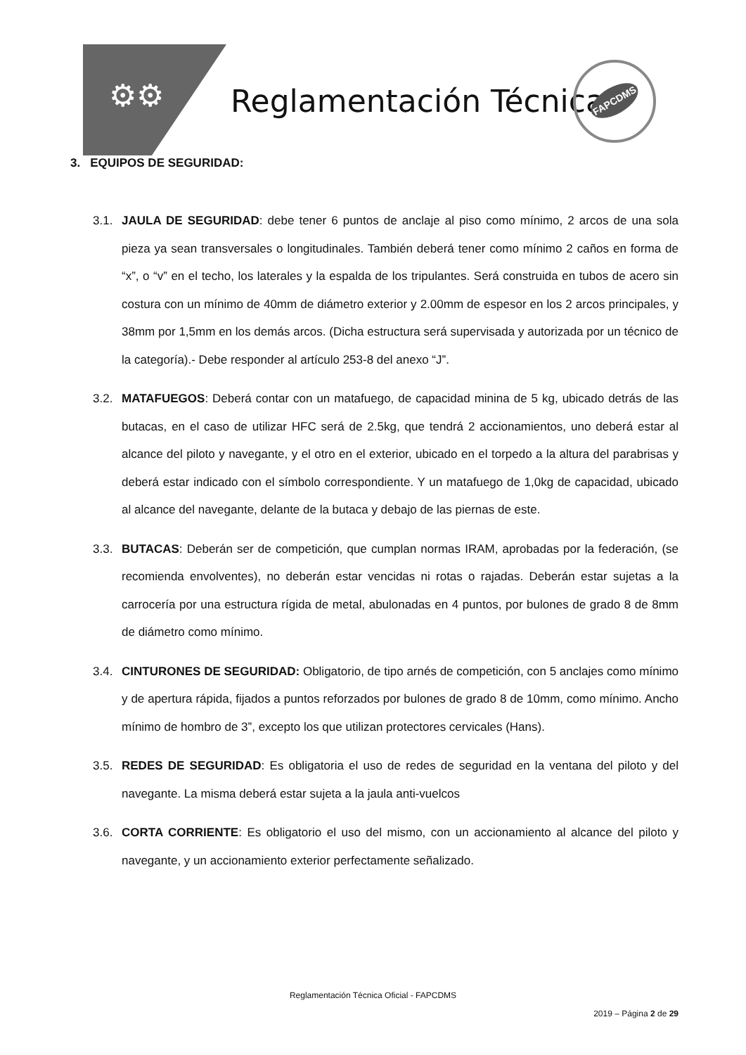⚙⚙ Reglamentación Técnica
FAPCDMS
3. EQUIPOS DE SEGURIDAD:
3.1. JAULA DE SEGURIDAD: debe tener 6 puntos de anclaje al piso como mínimo, 2 arcos de una sola pieza ya sean transversales o longitudinales. También deberá tener como mínimo 2 caños en forma de “x”, o “v” en el techo, los laterales y la espalda de los tripulantes. Será construida en tubos de acero sin costura con un mínimo de 40mm de diámetro exterior y 2.00mm de espesor en los 2 arcos principales, y 38mm por 1,5mm en los demás arcos. (Dicha estructura será supervisada y autorizada por un técnico de la categoría).- Debe responder al artículo 253-8 del anexo “J”.
3.2. MATAFUEGOS: Deberá contar con un matafuego, de capacidad minina de 5 kg, ubicado detrás de las butacas, en el caso de utilizar HFC será de 2.5kg, que tendrá 2 accionamientos, uno deberá estar al alcance del piloto y navegante, y el otro en el exterior, ubicado en el torpedo a la altura del parabrisas y deberá estar indicado con el símbolo correspondiente. Y un matafuego de 1,0kg de capacidad, ubicado al alcance del navegante, delante de la butaca y debajo de las piernas de este.
3.3. BUTACAS: Deberán ser de competición, que cumplan normas IRAM, aprobadas por la federación, (se recomienda envolventes), no deberán estar vencidas ni rotas o rajadas. Deberán estar sujetas a la carrocería por una estructura rígida de metal, abulonadas en 4 puntos, por bulones de grado 8 de 8mm de diámetro como mínimo.
3.4. CINTURONES DE SEGURIDAD: Obligatorio, de tipo arnés de competición, con 5 anclajes como mínimo y de apertura rápida, fijados a puntos reforzados por bulones de grado 8 de 10mm, como mínimo. Ancho mínimo de hombro de 3”, excepto los que utilizan protectores cervicales (Hans).
3.5. REDES DE SEGURIDAD: Es obligatoria el uso de redes de seguridad en la ventana del piloto y del navegante. La misma deberá estar sujeta a la jaula anti-vuelcos
3.6. CORTA CORRIENTE: Es obligatorio el uso del mismo, con un accionamiento al alcance del piloto y navegante, y un accionamiento exterior perfectamente señalizado.
Reglamentación Técnica Oficial - FAPCDMS
2019 – Página 2 de 29